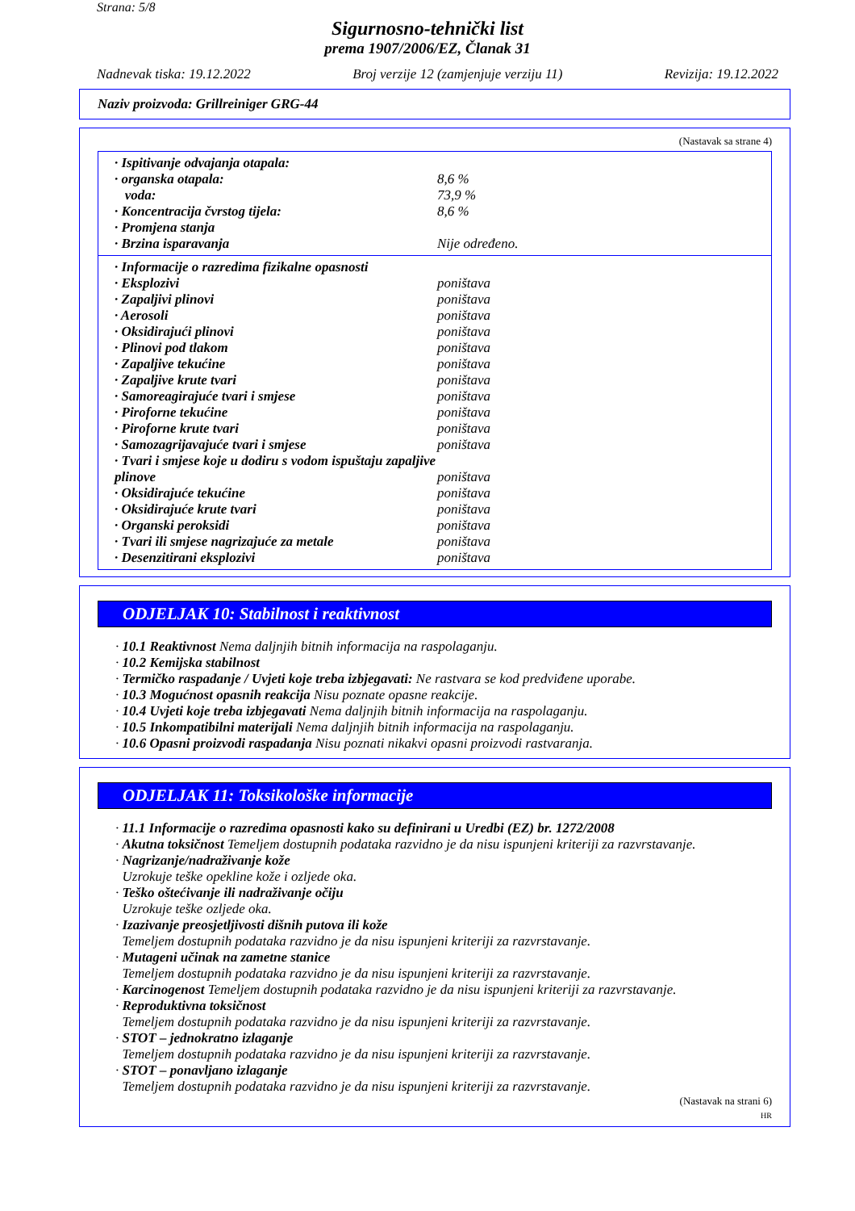Strana: 5/8
Sigurnosno-tehnički list
prema 1907/2006/EZ, Članak 31
Nadnevak tiska: 19.12.2022 Broj verzije 12 (zamjenjuje verziju 11) Revizija: 19.12.2022
Naziv proizvoda: Grillreiniger GRG-44
(Nastavak sa strane 4)
· Ispitivanje odvajanja otapala:
· organska otapala: 8,6 %
voda: 73,9 %
· Koncentracija čvrstog tijela: 8,6 %
· Promjena stanja
· Brzina isparavanja Nije određeno.
· Informacije o razredima fizikalne opasnosti
· Eksplozivi poništava
· Zapaljivi plinovi poništava
· Aerosoli poništava
· Oksidirajući plinovi poništava
· Plinovi pod tlakom poništava
· Zapaljive tekućine poništava
· Zapaljive krute tvari poništava
· Samoreagirajuće tvari i smjese poništava
· Piroforne tekućine poništava
· Piroforne krute tvari poništava
· Samozagrijavajuće tvari i smjese poništava
· Tvari i smjese koje u dodiru s vodom ispuštaju zapaljive plinove poništava
· Oksidirajuće tekućine poništava
· Oksidirajuće krute tvari poništava
· Organski peroksidi poništava
· Tvari ili smjese nagrizajuće za metale poništava
· Desenzitirani eksplozivi poništava
ODJELJAK 10: Stabilnost i reaktivnost
· 10.1 Reaktivnost Nema daljnjih bitnih informacija na raspolaganju.
· 10.2 Kemijska stabilnost
· Termičko raspadanje / Uvjeti koje treba izbjegavati: Ne rastvara se kod predviđene uporabe.
· 10.3 Mogućnost opasnih reakcija Nisu poznate opasne reakcije.
· 10.4 Uvjeti koje treba izbjegavati Nema daljnjih bitnih informacija na raspolaganju.
· 10.5 Inkompatibilni materijali Nema daljnjih bitnih informacija na raspolaganju.
· 10.6 Opasni proizvodi raspadanja Nisu poznati nikakvi opasni proizvodi rastvaranja.
ODJELJAK 11: Toksikološke informacije
· 11.1 Informacije o razredima opasnosti kako su definirani u Uredbi (EZ) br. 1272/2008
· Akutna toksičnost Temeljem dostupnih podataka razvidno je da nisu ispunjeni kriteriji za razvrstavanje.
· Nagrizanje/nadraživanje kože
Uzrokuje teške opekline kože i ozljede oka.
· Teško oštećivanje ili nadraživanje očiju
Uzrokuje teške ozljede oka.
· Izazivanje preosjetljivosti dišnih putova ili kože
Temeljem dostupnih podataka razvidno je da nisu ispunjeni kriteriji za razvrstavanje.
· Mutageni učinak na zametne stanice
Temeljem dostupnih podataka razvidno je da nisu ispunjeni kriteriji za razvrstavanje.
· Karcinogenost Temeljem dostupnih podataka razvidno je da nisu ispunjeni kriteriji za razvrstavanje.
· Reproduktivna toksičnost
Temeljem dostupnih podataka razvidno je da nisu ispunjeni kriteriji za razvrstavanje.
· STOT – jednokratno izlaganje
Temeljem dostupnih podataka razvidno je da nisu ispunjeni kriteriji za razvrstavanje.
· STOT – ponavljano izlaganje
Temeljem dostupnih podataka razvidno je da nisu ispunjeni kriteriji za razvrstavanje.
(Nastavak na strani 6)
HR